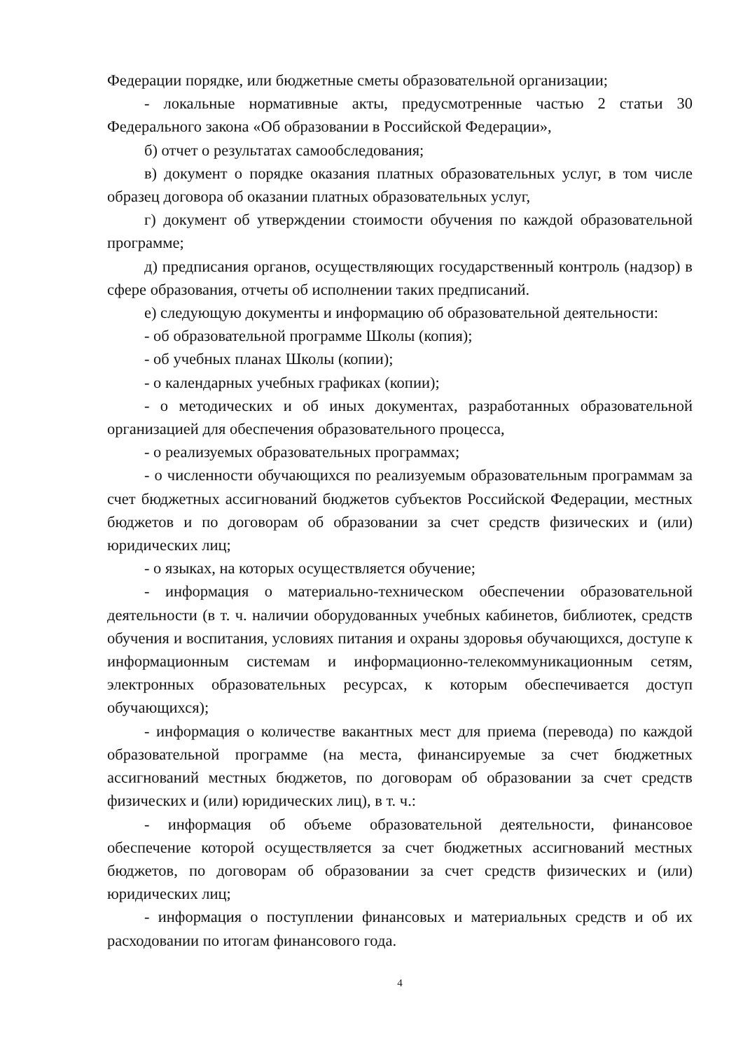Федерации порядке, или бюджетные сметы образовательной организации;
- локальные нормативные акты, предусмотренные частью 2 статьи 30 Федерального закона «Об образовании в Российской Федерации»,
б) отчет о результатах самообследования;
в) документ о порядке оказания платных образовательных услуг, в том числе образец договора об оказании платных образовательных услуг,
г) документ об утверждении стоимости обучения по каждой образовательной программе;
д) предписания органов, осуществляющих государственный контроль (надзор) в сфере образования, отчеты об исполнении таких предписаний.
е) следующую документы и информацию об образовательной деятельности:
- об образовательной программе Школы (копия);
- об учебных планах Школы (копии);
- о календарных учебных графиках (копии);
- о методических и об иных документах, разработанных образовательной организацией для обеспечения образовательного процесса,
- о реализуемых образовательных программах;
- о численности обучающихся по реализуемым образовательным программам за счет бюджетных ассигнований бюджетов субъектов Российской Федерации, местных бюджетов и по договорам об образовании за счет средств физических и (или) юридических лиц;
- о языках, на которых осуществляется обучение;
- информация о материально-техническом обеспечении образовательной деятельности (в т. ч. наличии оборудованных учебных кабинетов, библиотек, средств обучения и воспитания, условиях питания и охраны здоровья обучающихся, доступе к информационным системам и информационно-телекоммуникационным сетям, электронных образовательных ресурсах, к которым обеспечивается доступ обучающихся);
- информация о количестве вакантных мест для приема (перевода) по каждой образовательной программе (на места, финансируемые за счет бюджетных ассигнований местных бюджетов, по договорам об образовании за счет средств физических и (или) юридических лиц), в т. ч.:
- информация об объеме образовательной деятельности, финансовое обеспечение которой осуществляется за счет бюджетных ассигнований местных бюджетов, по договорам об образовании за счет средств физических и (или) юридических лиц;
- информация о поступлении финансовых и материальных средств и об их расходовании по итогам финансового года.
4